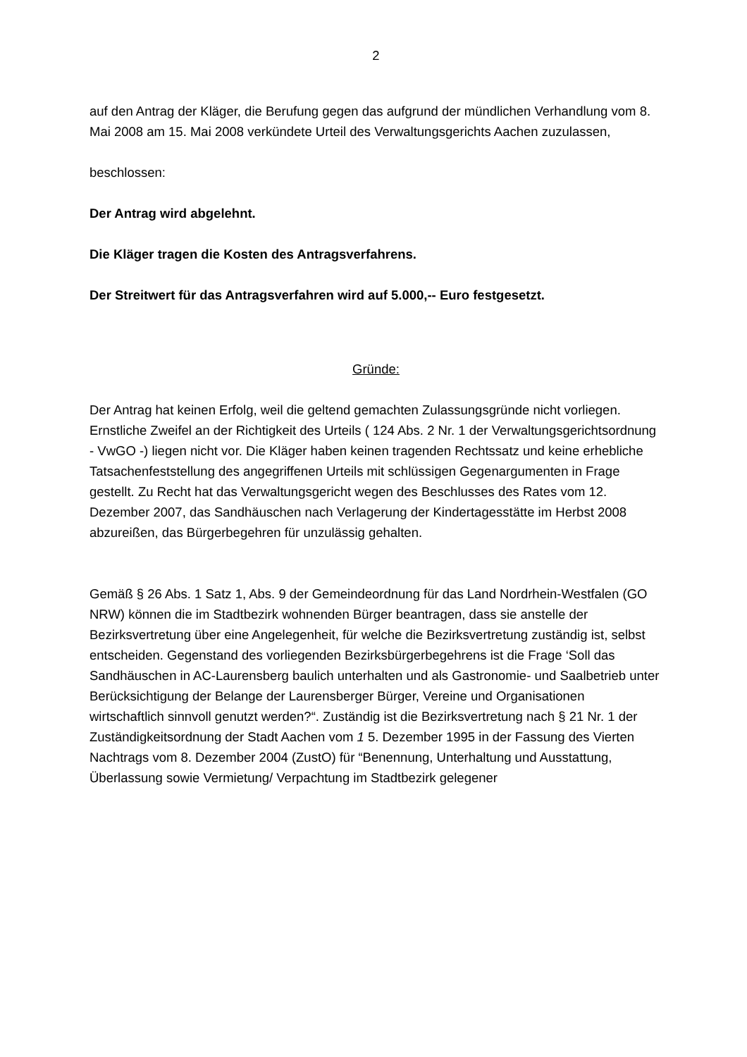2
auf den Antrag der Kläger, die Berufung gegen das aufgrund der mündlichen Verhandlung vom 8. Mai 2008 am 15. Mai 2008 verkündete Urteil des Verwaltungsgerichts Aachen zuzulassen,
beschlossen:
Der Antrag wird abgelehnt.
Die Kläger tragen die Kosten des Antragsverfahrens.
Der Streitwert für das Antragsverfahren wird auf 5.000,-- Euro festgesetzt.
Gründe:
Der Antrag hat keinen Erfolg, weil die geltend gemachten Zulassungsgründe nicht vorliegen. Ernstliche Zweifel an der Richtigkeit des Urteils ( 124 Abs. 2 Nr. 1 der Verwaltungsgerichtsordnung - VwGO -) liegen nicht vor. Die Kläger haben keinen tragenden Rechtssatz und keine erhebliche Tatsachenfeststellung des angegriffenen Urteils mit schlüssigen Gegenargumenten in Frage gestellt. Zu Recht hat das Verwaltungsgericht wegen des Beschlusses des Rates vom 12. Dezember 2007, das Sandhäuschen nach Verlagerung der Kindertagesstätte im Herbst 2008 abzureißen, das Bürgerbegehren für unzulässig gehalten.
Gemäß § 26 Abs. 1 Satz 1, Abs. 9 der Gemeindeordnung für das Land Nordrhein-Westfalen (GO NRW) können die im Stadtbezirk wohnenden Bürger beantragen, dass sie anstelle der Bezirksvertretung über eine Angelegenheit, für welche die Bezirksvertretung zuständig ist, selbst entscheiden. Gegenstand des vorliegenden Bezirksbürgerbegehrens ist die Frage ‘Soll das Sandhäuschen in AC-Laurensberg baulich unterhalten und als Gastronomie- und Saalbetrieb unter Berücksichtigung der Belange der Laurensberger Bürger, Vereine und Organisationen wirtschaftlich sinnvoll genutzt werden?“. Zuständig ist die Bezirksvertretung nach § 21 Nr. 1 der Zuständigkeitsordnung der Stadt Aachen vom 1 5. Dezember 1995 in der Fassung des Vierten Nachtrags vom 8. Dezember 2004 (ZustO) für “Benennung, Unterhaltung und Ausstattung, Überlassung sowie Vermietung/ Verpachtung im Stadtbezirk gelegener